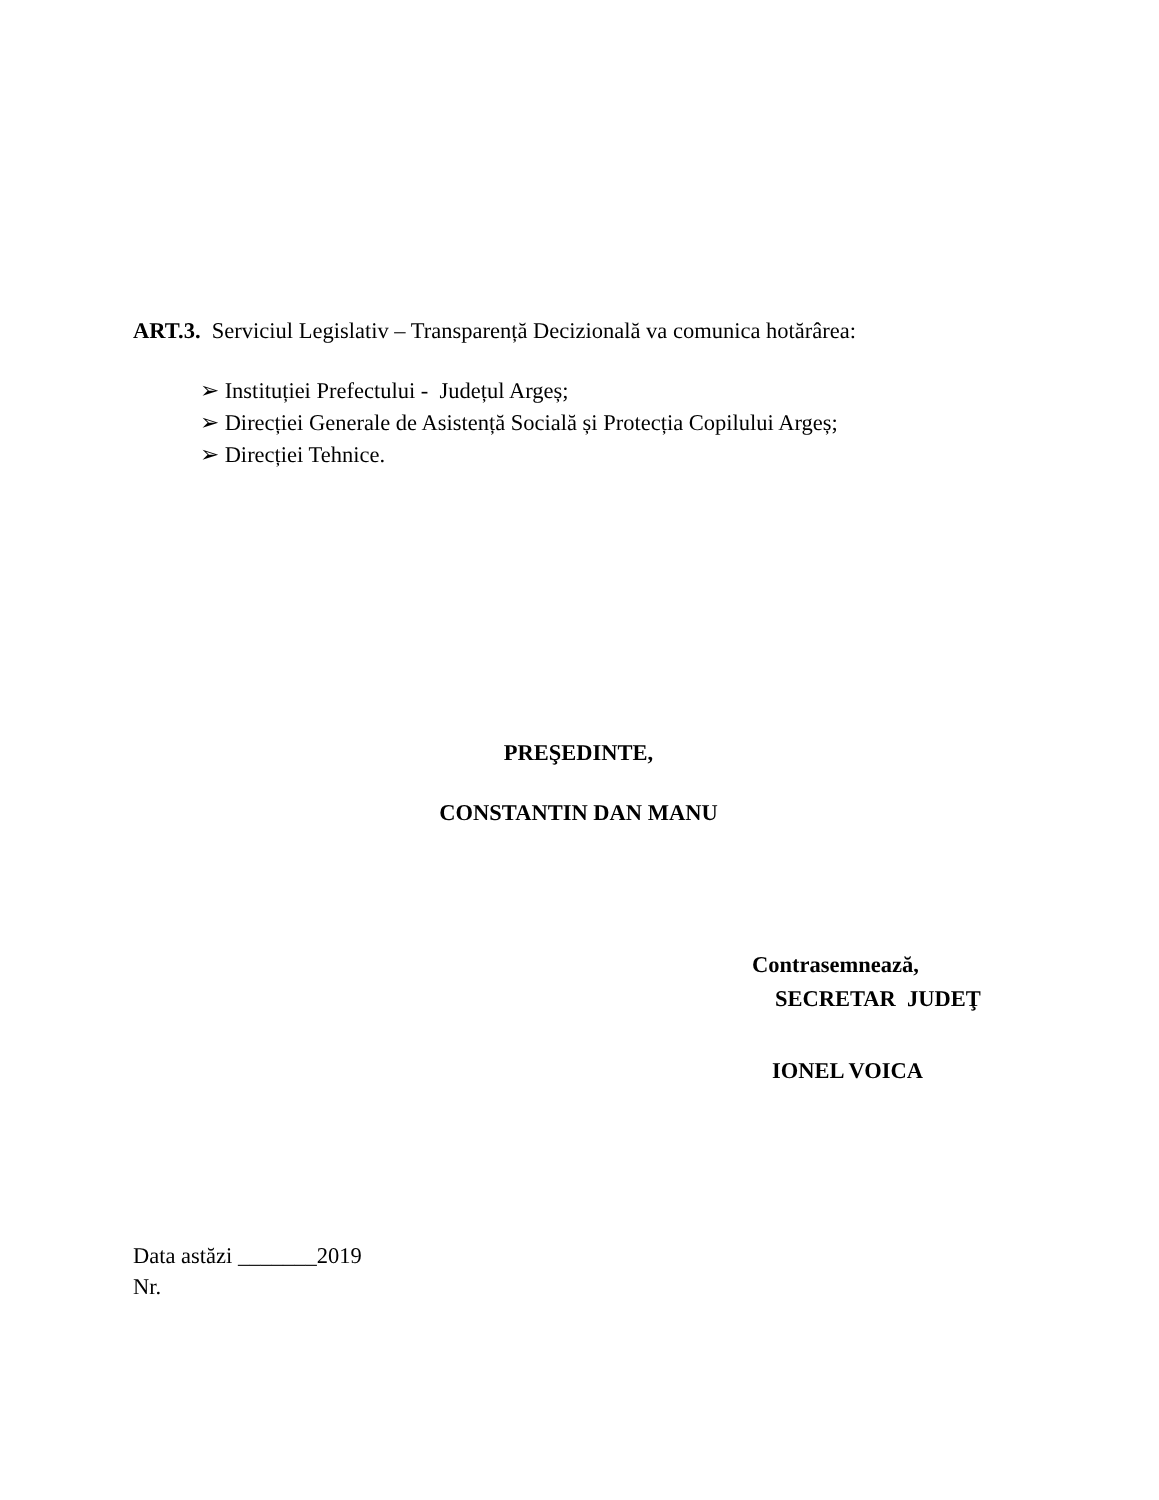ART.3. Serviciul Legislativ – Transparență Decizională va comunica hotărârea:
➢ Instituției Prefectului - Județul Argeș;
➢ Direcției Generale de Asistență Socială și Protecția Copilului Argeș;
➢ Direcției Tehnice.
PREŞEDINTE,
CONSTANTIN DAN MANU
Contrasemnează,
SECRETAR JUDEŢ
IONEL VOICA
Data astăzi _______2019
Nr.